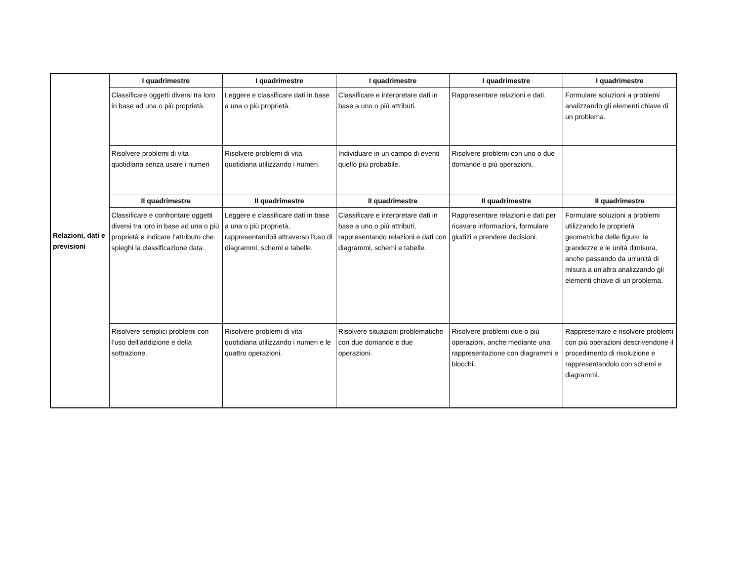| Relazioni, dati e previsioni | I quadrimestre | I quadrimestre | I quadrimestre | I quadrimestre | I quadrimestre |
| | Classificare oggetti diversi tra loro in base ad una o più proprietà. | Leggere e classificare dati in base a una o più proprietà. | Classificare e interpretare dati in base a uno o più attributi. | Rappresentare relazioni e dati. | Formulare soluzioni a problemi analizzando gli elementi chiave di un problema. |
| | Risolvere problemi di vita quotidiana senza usare i numeri | Risolvere problemi di vita quotidiana utilizzando i numeri. | Individuare in un campo di eventi quello più probabile. | Risolvere problemi con uno o due domande o più operazioni. | |
| | II quadrimestre | II quadrimestre | II quadrimestre | II quadrimestre | II quadrimestre |
| | Classificare e confrontare oggetti diversi tra loro in base ad una o più proprietà e indicare l’attributo che spieghi la classificazione data. | Leggere e classificare dati in base a una o più proprietà, rappresentandoli attraverso l’uso di diagrammi, schemi e tabelle. | Classificare e interpretare dati in base a uno o più attributi, rappresentando relazioni e dati con diagrammi, schemi e tabelle. | Rappresentare relazioni e dati per ricavare informazioni, formulare giudizi e prendere decisioni. | Formulare soluzioni a problemi utilizzando le proprietà geometriche delle figure, le grandezze e le unità dimisura, anche passando da un'unità di misura a un'altra analizzando gli elementi chiave di un problema. |
| | Risolvere semplici problemi con l’uso dell’addizione e della sottrazione. | Risolvere problemi di vita quotidiana utilizzando i numeri e le quattro operazioni. | Risolvere situazioni problematiche con due domande e due operazioni. | Risolvere problemi due o più operazioni, anche mediante una rappresentazione con diagrammi e blocchi. | Rappresentare e risolvere problemi con più operazioni descrivendone il procedimento di risoluzione e rappresentandolo con schemi e diagrammi. |